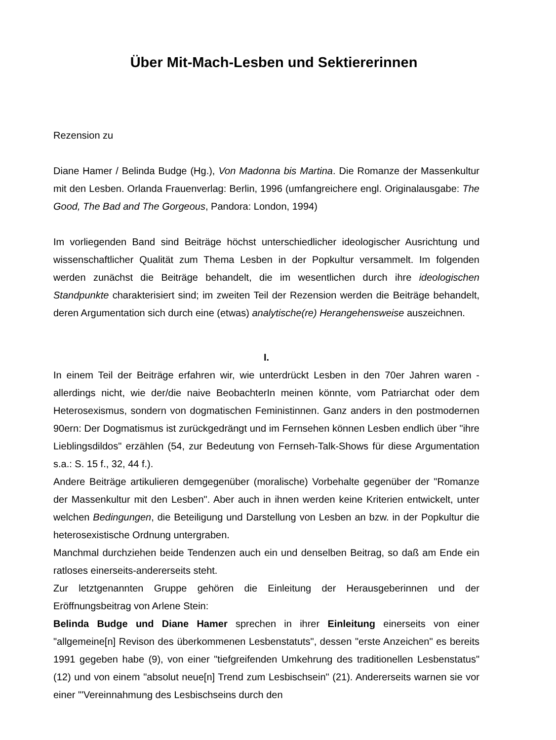Über Mit-Mach-Lesben und Sektiererinnen
Rezension zu
Diane Hamer / Belinda Budge (Hg.), Von Madonna bis Martina. Die Romanze der Massenkultur mit den Lesben. Orlanda Frauenverlag: Berlin, 1996 (umfangreichere engl. Originalausgabe: The Good, The Bad and The Gorgeous, Pandora: London, 1994)
Im vorliegenden Band sind Beiträge höchst unterschiedlicher ideologischer Ausrichtung und wissenschaftlicher Qualität zum Thema Lesben in der Popkultur versammelt. Im folgenden werden zunächst die Beiträge behandelt, die im wesentlichen durch ihre ideologischen Standpunkte charakterisiert sind; im zweiten Teil der Rezension werden die Beiträge behandelt, deren Argumentation sich durch eine (etwas) analytische(re) Herangehensweise auszeichnen.
I.
In einem Teil der Beiträge erfahren wir, wie unterdrückt Lesben in den 70er Jahren waren - allerdings nicht, wie der/die naive BeobachterIn meinen könnte, vom Patriarchat oder dem Heterosexismus, sondern von dogmatischen Feministinnen. Ganz anders in den postmodernen 90ern: Der Dogmatismus ist zurückgedrängt und im Fernsehen können Lesben endlich über "ihre Lieblingsdildos" erzählen (54, zur Bedeutung von Fernseh-Talk-Shows für diese Argumentation s.a.: S. 15 f., 32, 44 f.).
Andere Beiträge artikulieren demgegenüber (moralische) Vorbehalte gegenüber der "Romanze der Massenkultur mit den Lesben". Aber auch in ihnen werden keine Kriterien entwickelt, unter welchen Bedingungen, die Beteiligung und Darstellung von Lesben an bzw. in der Popkultur die heterosexistische Ordnung untergraben.
Manchmal durchziehen beide Tendenzen auch ein und denselben Beitrag, so daß am Ende ein ratloses einerseits-andererseits steht.
Zur letztgenannten Gruppe gehören die Einleitung der Herausgeberinnen und der Eröffnungsbeitrag von Arlene Stein:
Belinda Budge und Diane Hamer sprechen in ihrer Einleitung einerseits von einer "allgemeine[n] Revison des überkommenen Lesbenstatuts", dessen "erste Anzeichen" es bereits 1991 gegeben habe (9), von einer "tiefgreifenden Umkehrung des traditionellen Lesbenstatus" (12) und von einem "absolut neue[n] Trend zum Lesbischsein" (21). Andererseits warnen sie vor einer "'Vereinnahmung des Lesbischseins durch den